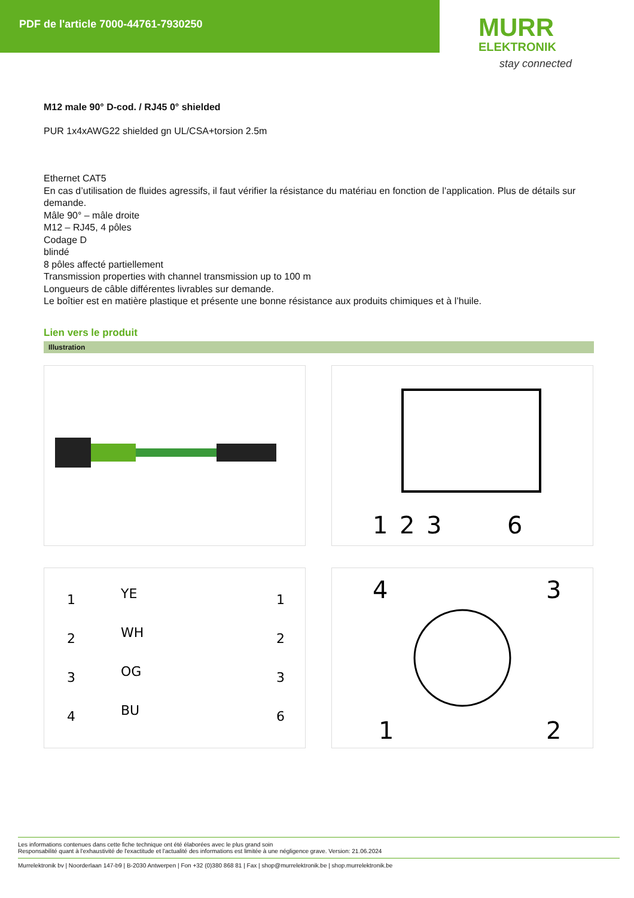PDF de l'article 7000-44761-7930250
MURR
ELEKTRONIK
stay connected
M12 male 90° D-cod. / RJ45 0° shielded
PUR 1x4xAWG22 shielded gn UL/CSA+torsion 2.5m
Ethernet CAT5
En cas d’utilisation de fluides agressifs, il faut vérifier la résistance du matériau en fonction de l’application. Plus de détails sur demande.
Mâle 90° – mâle droite
M12 – RJ45, 4 pôles
Codage D
blindé
8 pôles affecté partiellement
Transmission properties with channel transmission up to 100 m
Longueurs de câble différentes livrables sur demande.
Le boîtier est en matière plastique et présente une bonne résistance aux produits chimiques et à l’huile.
Lien vers le produit
Illustration
1
2
3
6
1
2
3
4
YE
WH
OG
BU
1
2
3
6
4
3
1
2
Les informations contenues dans cette fiche technique ont été élaborées avec le plus grand soin
Responsabilité quant à l'exhaustivité de l'exactitude et l'actualité des informations est limitée à une négligence grave. Version: 21.06.2024
Murrelektronik bv | Noorderlaan 147-b9 | B-2030 Antwerpen | Fon +32 (0)380 868 81 | Fax | shop@murrelektronik.be | shop.murrelektronik.be